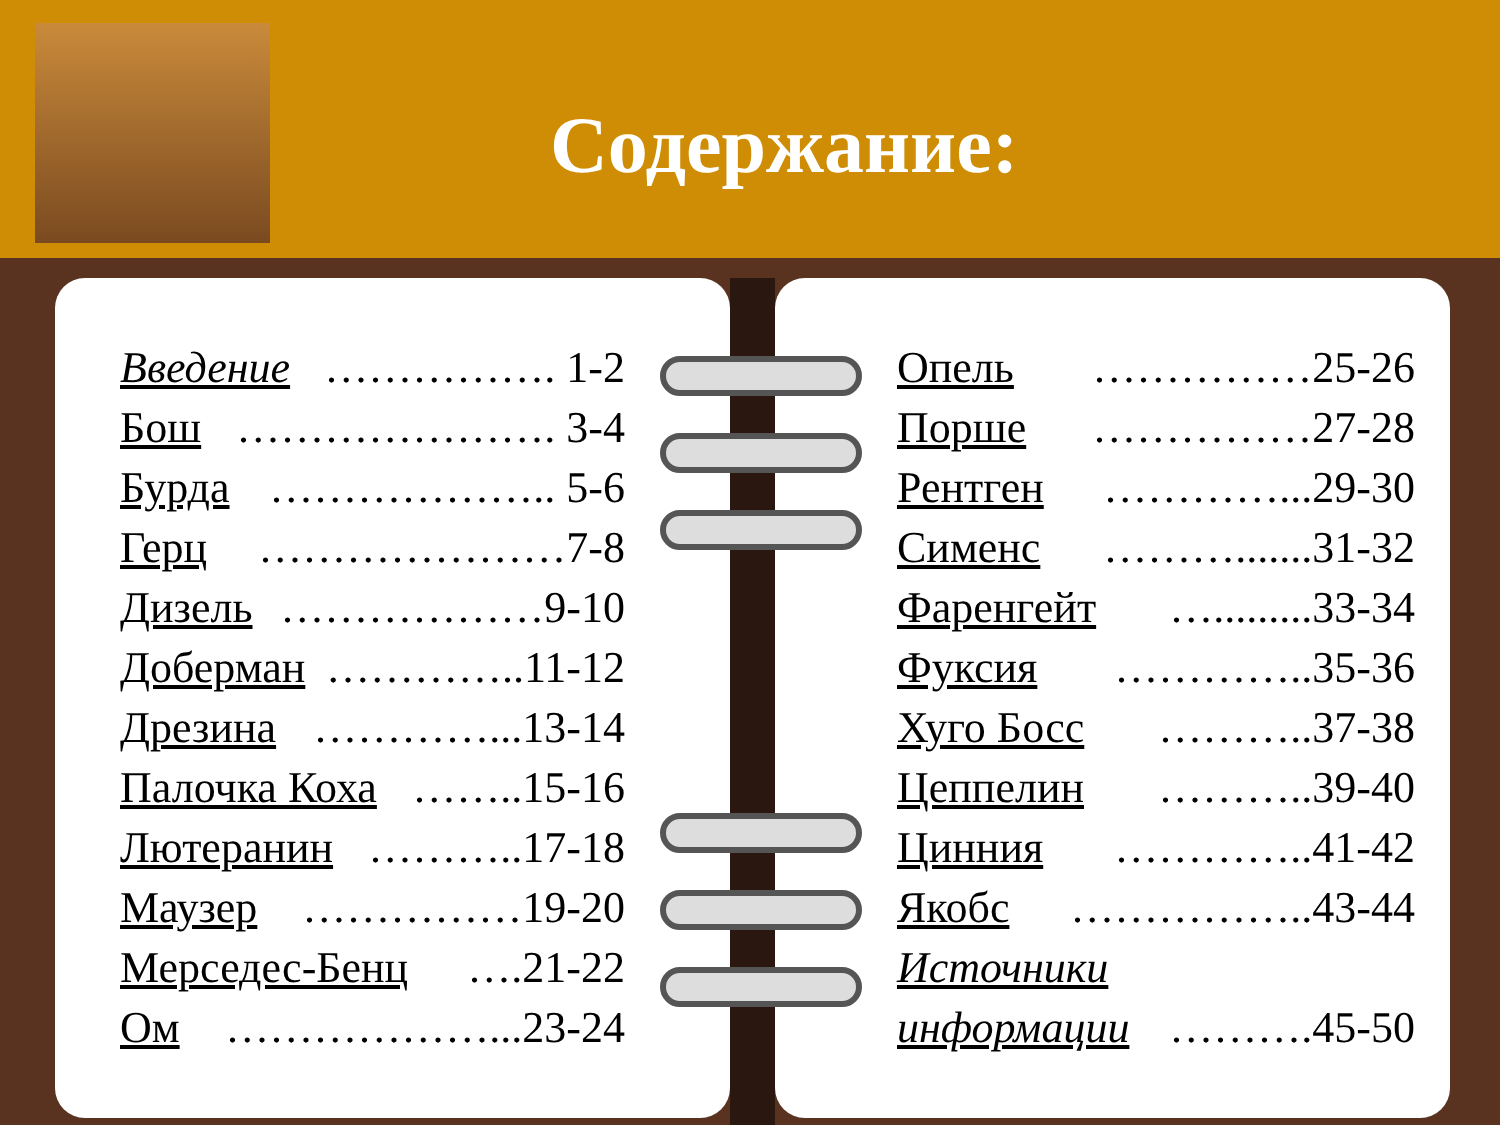Содержание:
Введение ……………. 1-2
Бош …………………. 3-4
Бурда ……………….. 5-6
Герц …………………7-8
Дизель ………………9-10
Доберман …………..11-12
Дрезина …………...13-14
Палочка Коха ……..15-16
Лютеранин ………..17-18
Маузер ……………19-20
Мерседес-Бенц ….21-22
Ом ………………...23-24
Опель ……………25-26
Порше ……………27-28
Рентген …………...29-30
Сименс ……….......31-32
Фаренгейт ….........33-34
Фуксия …………..35-36
Хуго Босс ………..37-38
Цеппелин ………..39-40
Цинния …………..41-42
Якобс ……………..43-44
Источники
информации ……….45-50